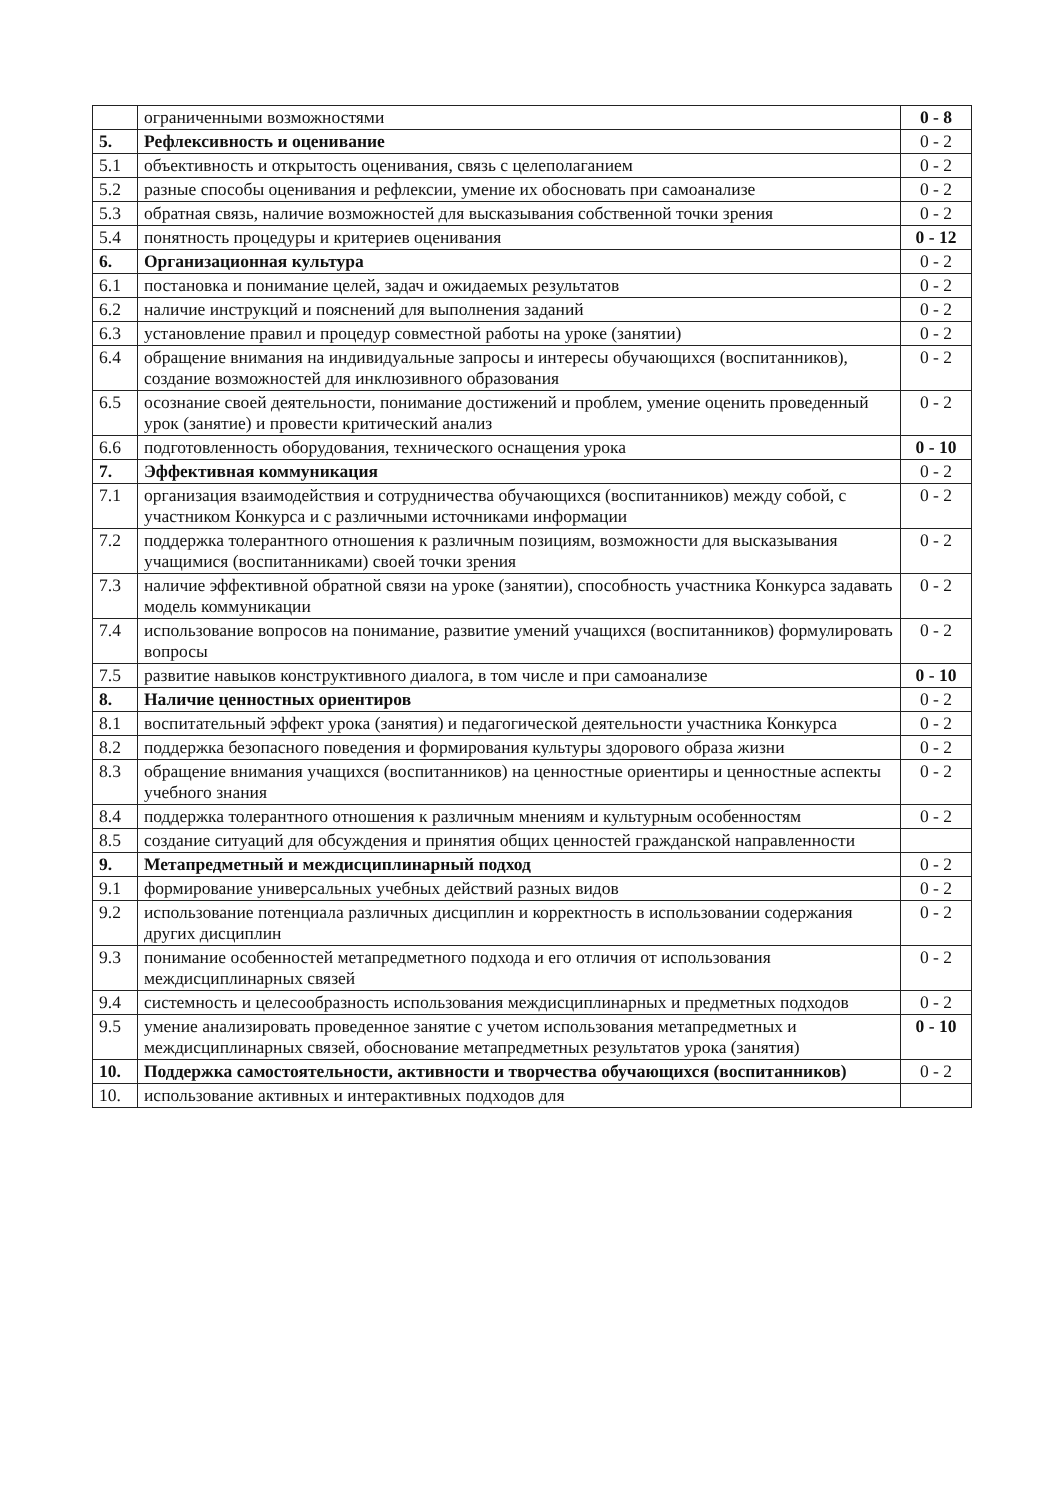| | ограниченными возможностями | 0 - 8 |
| 5. | Рефлексивность и оценивание | 0 - 2 |
| 5.1 | объективность и открытость оценивания, связь с целеполаганием | 0 - 2 |
| 5.2 | разные способы оценивания и рефлексии, умение их обосновать при самоанализе | 0 - 2 |
| 5.3 | обратная связь, наличие возможностей для высказывания собственной точки зрения | 0 - 2 |
| 5.4 | понятность процедуры и критериев оценивания | 0 - 12 |
| 6. | Организационная культура | 0 - 2 |
| 6.1 | постановка и понимание целей, задач и ожидаемых результатов | 0 - 2 |
| 6.2 | наличие инструкций и пояснений для выполнения заданий | 0 - 2 |
| 6.3 | установление правил и процедур совместной работы на уроке (занятии) | 0 - 2 |
| 6.4 | обращение внимания на индивидуальные запросы и интересы обучающихся (воспитанников), создание возможностей для инклюзивного образования | 0 - 2 |
| 6.5 | осознание своей деятельности, понимание достижений и проблем, умение оценить проведенный урок (занятие) и провести критический анализ | 0 - 2 |
| 6.6 | подготовленность оборудования, технического оснащения урока | 0 - 10 |
| 7. | Эффективная коммуникация | 0 - 2 |
| 7.1 | организация взаимодействия и сотрудничества обучающихся (воспитанников) между собой, с участником Конкурса и с различными источниками информации | 0 - 2 |
| 7.2 | поддержка толерантного отношения к различным позициям, возможности для высказывания учащимися (воспитанниками) своей точки зрения | 0 - 2 |
| 7.3 | наличие эффективной обратной связи на уроке (занятии), способность участника Конкурса задавать модель коммуникации | 0 - 2 |
| 7.4 | использование вопросов на понимание, развитие умений учащихся (воспитанников) формулировать вопросы | 0 - 2 |
| 7.5 | развитие навыков конструктивного диалога, в том числе и при самоанализе | 0 - 10 |
| 8. | Наличие ценностных ориентиров | 0 - 2 |
| 8.1 | воспитательный эффект урока (занятия) и педагогической деятельности участника Конкурса | 0 - 2 |
| 8.2 | поддержка безопасного поведения и формирования культуры здорового образа жизни | 0 - 2 |
| 8.3 | обращение внимания учащихся (воспитанников) на ценностные ориентиры и ценностные аспекты учебного знания | 0 - 2 |
| 8.4 | поддержка толерантного отношения к различным мнениям и культурным особенностям | 0 - 2 |
| 8.5 | создание ситуаций для обсуждения и принятия общих ценностей гражданской направленности | |
| 9. | Метапредметный и междисциплинарный подход | 0 - 2 |
| 9.1 | формирование универсальных учебных действий разных видов | 0 - 2 |
| 9.2 | использование потенциала различных дисциплин и корректность в использовании содержания других дисциплин | 0 - 2 |
| 9.3 | понимание особенностей метапредметного подхода и его отличия от использования междисциплинарных связей | 0 - 2 |
| 9.4 | системность и целесообразность использования междисциплинарных и предметных подходов | 0 - 2 |
| 9.5 | умение анализировать проведенное занятие с учетом использования метапредметных и междисциплинарных связей, обоснование метапредметных результатов урока (занятия) | 0 - 10 |
| 10. | Поддержка самостоятельности, активности и творчества обучающихся (воспитанников) | 0 - 2 |
| 10. | использование активных и интерактивных подходов для | |